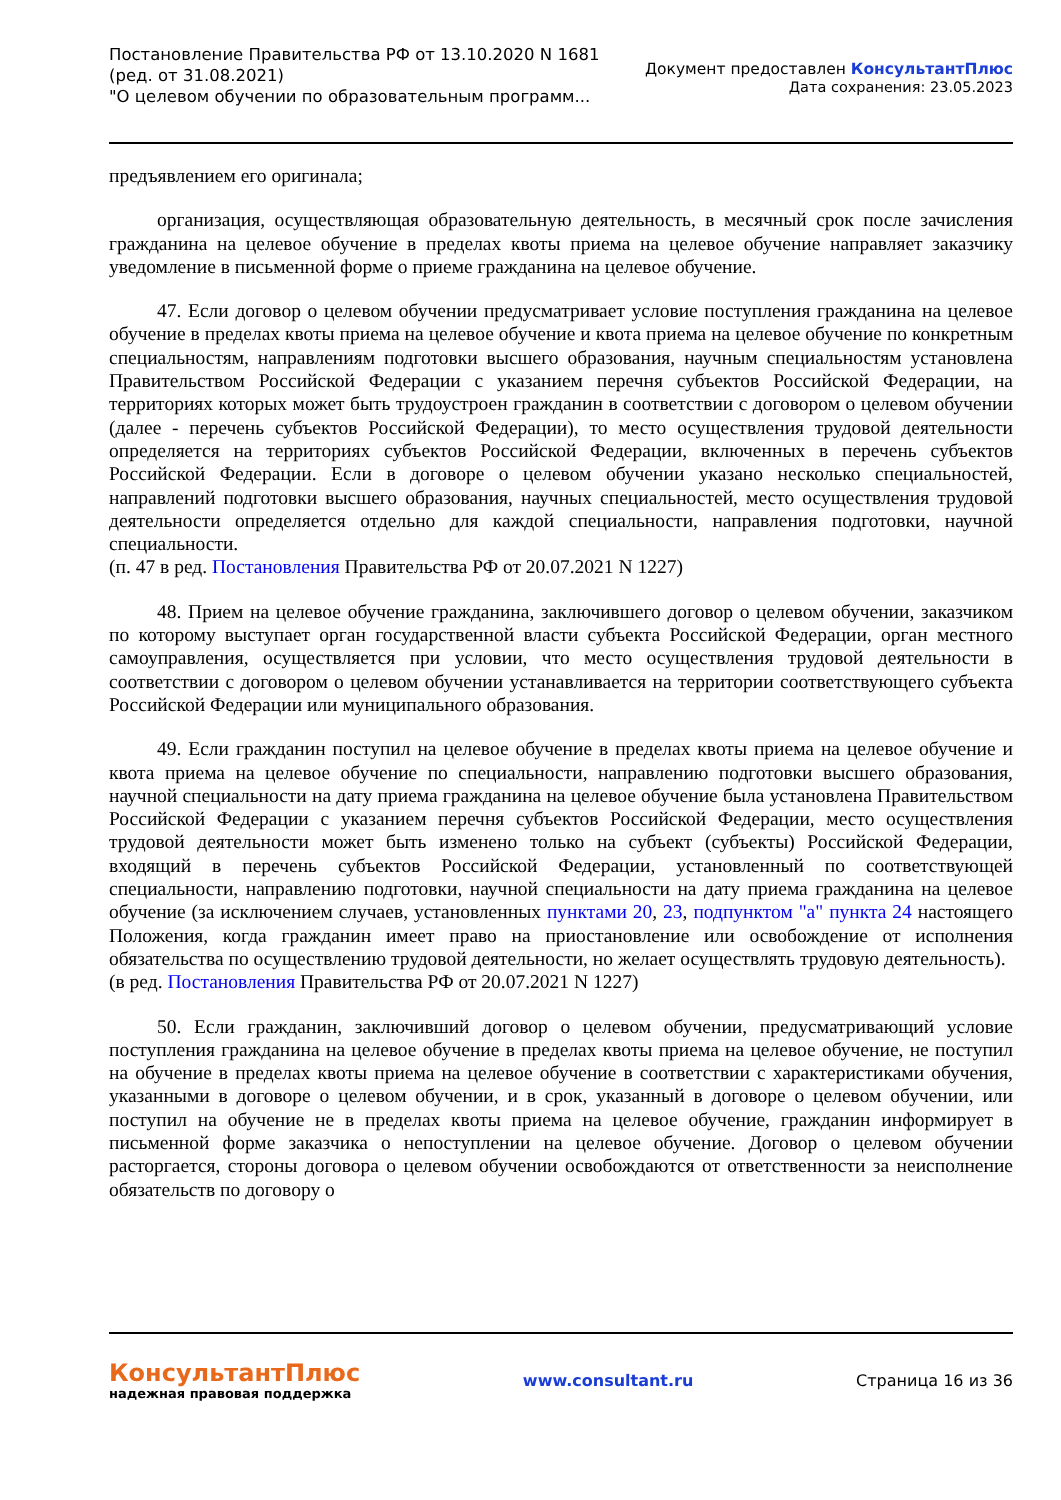Постановление Правительства РФ от 13.10.2020 N 1681
(ред. от 31.08.2021)
"О целевом обучении по образовательным программ...
Документ предоставлен КонсультантПлюс
Дата сохранения: 23.05.2023
предъявлением его оригинала;
организация, осуществляющая образовательную деятельность, в месячный срок после зачисления гражданина на целевое обучение в пределах квоты приема на целевое обучение направляет заказчику уведомление в письменной форме о приеме гражданина на целевое обучение.
47. Если договор о целевом обучении предусматривает условие поступления гражданина на целевое обучение в пределах квоты приема на целевое обучение и квота приема на целевое обучение по конкретным специальностям, направлениям подготовки высшего образования, научным специальностям установлена Правительством Российской Федерации с указанием перечня субъектов Российской Федерации, на территориях которых может быть трудоустроен гражданин в соответствии с договором о целевом обучении (далее - перечень субъектов Российской Федерации), то место осуществления трудовой деятельности определяется на территориях субъектов Российской Федерации, включенных в перечень субъектов Российской Федерации. Если в договоре о целевом обучении указано несколько специальностей, направлений подготовки высшего образования, научных специальностей, место осуществления трудовой деятельности определяется отдельно для каждой специальности, направления подготовки, научной специальности.
(п. 47 в ред. Постановления Правительства РФ от 20.07.2021 N 1227)
48. Прием на целевое обучение гражданина, заключившего договор о целевом обучении, заказчиком по которому выступает орган государственной власти субъекта Российской Федерации, орган местного самоуправления, осуществляется при условии, что место осуществления трудовой деятельности в соответствии с договором о целевом обучении устанавливается на территории соответствующего субъекта Российской Федерации или муниципального образования.
49. Если гражданин поступил на целевое обучение в пределах квоты приема на целевое обучение и квота приема на целевое обучение по специальности, направлению подготовки высшего образования, научной специальности на дату приема гражданина на целевое обучение была установлена Правительством Российской Федерации с указанием перечня субъектов Российской Федерации, место осуществления трудовой деятельности может быть изменено только на субъект (субъекты) Российской Федерации, входящий в перечень субъектов Российской Федерации, установленный по соответствующей специальности, направлению подготовки, научной специальности на дату приема гражданина на целевое обучение (за исключением случаев, установленных пунктами 20, 23, подпунктом "а" пункта 24 настоящего Положения, когда гражданин имеет право на приостановление или освобождение от исполнения обязательства по осуществлению трудовой деятельности, но желает осуществлять трудовую деятельность).
(в ред. Постановления Правительства РФ от 20.07.2021 N 1227)
50. Если гражданин, заключивший договор о целевом обучении, предусматривающий условие поступления гражданина на целевое обучение в пределах квоты приема на целевое обучение, не поступил на обучение в пределах квоты приема на целевое обучение в соответствии с характеристиками обучения, указанными в договоре о целевом обучении, и в срок, указанный в договоре о целевом обучении, или поступил на обучение не в пределах квоты приема на целевое обучение, гражданин информирует в письменной форме заказчика о непоступлении на целевое обучение. Договор о целевом обучении расторгается, стороны договора о целевом обучении освобождаются от ответственности за неисполнение обязательств по договору о
КонсультантПлюс
надежная правовая поддержка
www.consultant.ru Страница 16 из 36